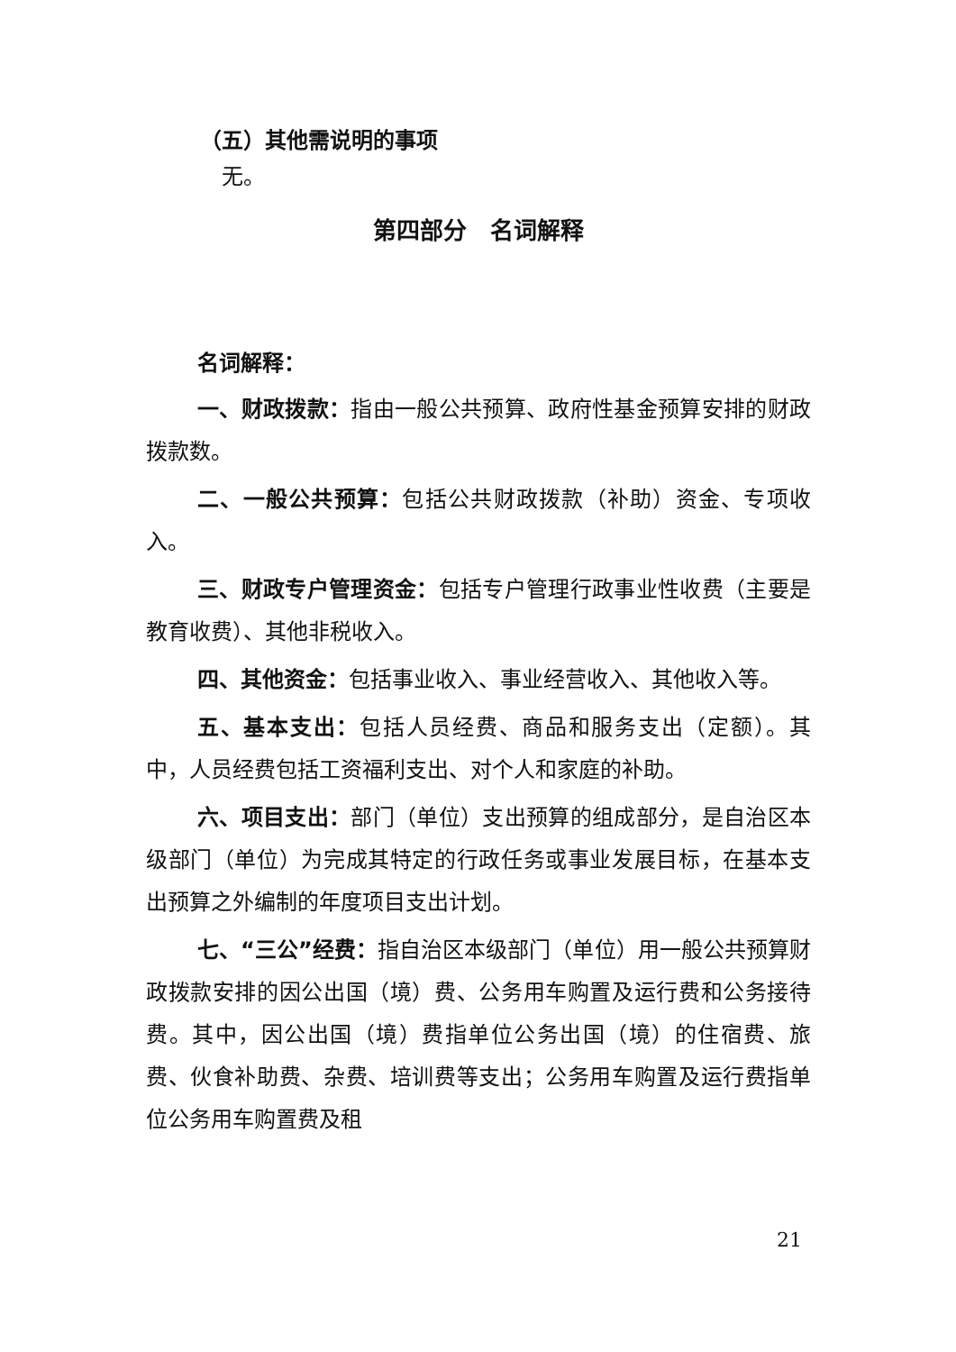（五）其他需说明的事项
无。
第四部分　名词解释
名词解释：
一、财政拨款：指由一般公共预算、政府性基金预算安排的财政拨款数。
二、一般公共预算：包括公共财政拨款（补助）资金、专项收入。
三、财政专户管理资金：包括专户管理行政事业性收费（主要是教育收费）、其他非税收入。
四、其他资金：包括事业收入、事业经营收入、其他收入等。
五、基本支出：包括人员经费、商品和服务支出（定额）。其中，人员经费包括工资福利支出、对个人和家庭的补助。
六、项目支出：部门（单位）支出预算的组成部分，是自治区本级部门（单位）为完成其特定的行政任务或事业发展目标，在基本支出预算之外编制的年度项目支出计划。
七、“三公”经费：指自治区本级部门（单位）用一般公共预算财政拨款安排的因公出国（境）费、公务用车购置及运行费和公务接待费。其中，因公出国（境）费指单位公务出国（境）的住宿费、旅费、伙食补助费、杂费、培训费等支出；公务用车购置及运行费指单位公务用车购置费及租
21